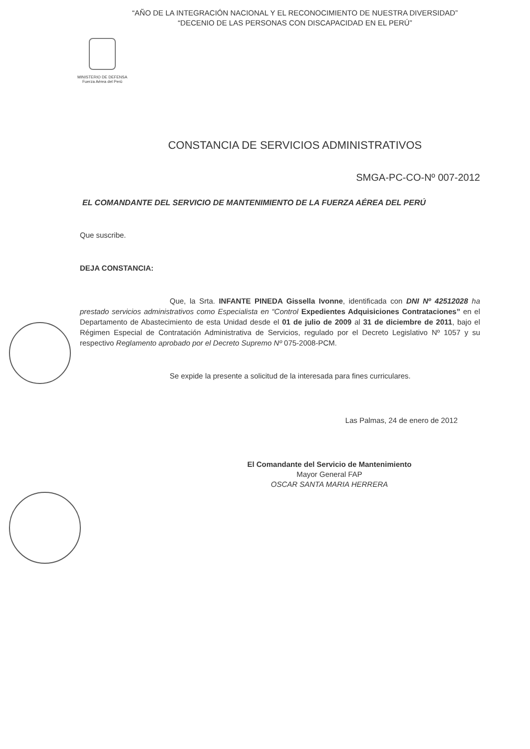“AÑO DE LA INTEGRACIÓN NACIONAL Y EL RECONOCIMIENTO DE NUESTRA DIVERSIDAD”
“DECENIO DE LAS PERSONAS CON DISCAPACIDAD EN EL PERÚ”
MINISTERIO DE DEFENSA
Fuerza Aérea del Perú
CONSTANCIA DE SERVICIOS ADMINISTRATIVOS
SMGA-PC-CO-Nº 007-2012
EL COMANDANTE DEL SERVICIO DE MANTENIMIENTO DE LA FUERZA AÉREA DEL PERÚ
Que suscribe.
DEJA CONSTANCIA:
Que, la Srta. INFANTE PINEDA Gissella Ivonne, identificada con DNI Nº 42512028 ha prestado servicios administrativos como Especialista en “Control Expedientes Adquisiciones Contrataciones” en el Departamento de Abastecimiento de esta Unidad desde el 01 de julio de 2009 al 31 de diciembre de 2011, bajo el Régimen Especial de Contratación Administrativa de Servicios, regulado por el Decreto Legislativo Nº 1057 y su respectivo Reglamento aprobado por el Decreto Supremo Nº 075-2008-PCM.
Se expide la presente a solicitud de la interesada para fines curriculares.
Las Palmas, 24 de enero de 2012
El Comandante del Servicio de Mantenimiento
Mayor General FAP
OSCAR SANTA MARIA HERRERA